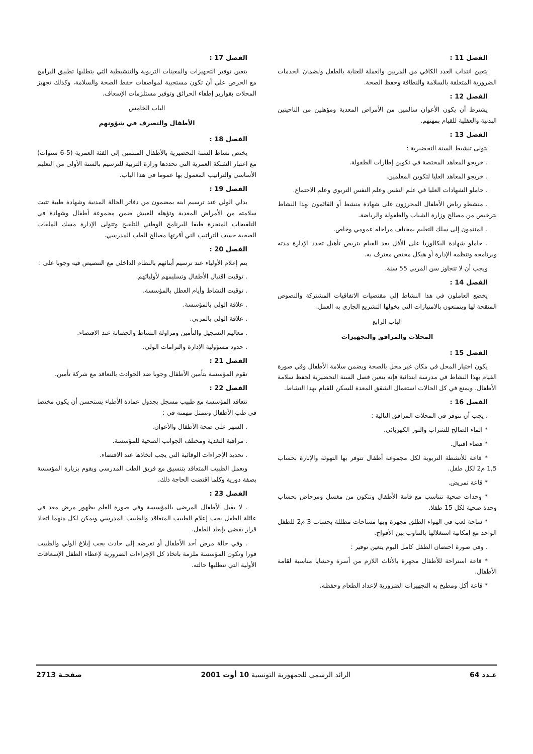الفصل 11 :
يتعين انتداب العدد الكافي من المربين والعملة للعناية بالطفل ولضمان الخدمات الضرورية المتعلقة بالسلامة والنظافة وحفظ الصحة.
الفصل 12 :
يشترط أن يكون الأعوان سالمين من الأمراض المعدية ومؤهلين من الناحيتين البدنية والعقلية للقيام بمهتهم.
الفصل 13 :
يتولى تنشيط السنة التحضيرية :
. خريجو المعاهد المختصة في تكوين إطارات الطفولة.
. خريجو المعاهد العليا لتكوين المعلمين.
. حاملو الشهادات العليا في علم النفس وعلم النفس التربوي وعلم الاجتماع.
. منشطو رياض الأطفال المحرزون على شهادة منشط أو القائمون بهذا النشاط بترخيص من مصالح وزارة الشباب والطفولة والرياضة.
. المنتمون إلى سلك التعليم بمختلف مراحله عمومي وخاص.
. حاملو شهادة البكالوريا على الأقل بعد القيام بتربص تأهيل تحدد الإدارة مدته وبرنامجه وتنظمه الإدارة أو هيكل مختص معترف به.
ويجب أن لا تتجاوز سن المربي 55 سنة.
الفصل 14 :
يخضع العاملون في هذا النشاط إلى مقتضيات الاتفاقيات المشتركة والنصوص المنقحة لها ويتمتعون بالامتيازات التي يخولها التشريع الجاري به العمل.
الباب الرابع
المحلات والمرافق والتجهيزات
الفصل 15 :
يكون اختيار المحل في مكان غير مخل بالصحة ويضمن سلامة الأطفال وفي صورة القيام بهذا النشاط في مدرسة ابتدائية فإنه يتعين فصل السنة التحضيرية لحفظ سلامة الأطفال. ويمنع في كل الحالات استعمال الشقق المعدة للسكن للقيام بهذا النشاط.
الفصل 16 :
. يجب أن تتوفر في المحلات المرافق التالية :
* الماء الصالح للشراب والنور الكهربائي.
* فضاء اقتبال.
* قاعة للأنشطة التربوية لكل مجموعة أطفال تتوفر بها التهوئة والإنارة بحساب 1,5 م2 لكل طفل.
* قاعة تمريض.
* وحدات صحية تتناسب مع قامة الأطفال وتتكون من مغسل ومرحاض بحساب وحدة صحية لكل 15 طفلا.
* ساحة لعب في الهواء الطلق مجهزة وبها مساحات مظللة بحساب 3 م2 للطفل الواحد مع إمكانية استغلالها بالتناوب بين الأفواج.
. وفي صورة احتضان الطفل كامل اليوم يتعين توفير :
* قاعة استراحة للأطفال مجهزة بالأثاث اللازم من أسرة وحشايا مناسبة لقامة الأطفال.
* قاعة أكل ومطبخ به التجهيزات الضرورية لإعداد الطعام وحفظه.
الفصل 17 :
يتعين توفير التجهيزات والمعينات التربوية والتنشيطية التي يتطلبها تطبيق البرامج مع الحرص على أن تكون مستجيبة لمواصفات حفظ الصحة والسلامة، وكذلك تجهيز المحلات بقوارير إطفاء الحرائق وتوفير مستلزمات الإسعاف.
الباب الخامس
الأطفال والتصرف في شؤونهم
الفصل 18 :
يختص نشاط السنة التحضيرية بالأطفال المنتمين إلى الفئة العمرية (5-6 سنوات) مع اعتبار الشبكة العمرية التي تحددها وزارة التربية للترسيم بالسنة الأولى من التعليم الأساسي والتراتيب المعمول بها عموما في هذا الباب.
الفصل 19 :
يدلي الولي عند ترسيم ابنه بمضمون من دفاتر الحالة المدنية وشهادة طبية تثبت سلامته من الأمراض المعدية وتؤهله للعيش ضمن مجموعة أطفال وشهادة في التلقيحات المنجزة طبقا للبرنامج الوطني للتلقيح وتتولى الإدارة مسك الملفات الصحية حسب التراتيب التي أقرتها مصالح الطب المدرسي.
الفصل 20 :
يتم إعلام الأولياء عند ترسيم أبنائهم بالنظام الداخلي مع التنصيص فيه وجوبا على :
. توقيت اقتبال الأطفال وتسليمهم لأوليائهم.
. توقيت النشاط وأيام العطل بالمؤسسة.
. علاقة الولي بالمؤسسة.
. علاقة الولي بالمربي.
. معاليم التسجيل والتأمين ومزاولة النشاط والحضانة عند الاقتضاء.
. حدود مسؤولية الإدارة والتزامات الولي.
الفصل 21 :
تقوم المؤسسة بتأمين الأطفال وجوبا ضد الحوادث بالتعاقد مع شركة تأمين.
الفصل 22 :
تتعاقد المؤسسة مع طبيب مسجل بجدول عمادة الأطباء يستحسن أن يكون مختصا في طب الأطفال وتتمثل مهمته في :
. السهر على صحة الأطفال والأعوان.
. مراقبة التغذية ومختلف الجوانب الصحية للمؤسسة.
. تحديد الإجراءات الوقائية التي يجب اتخاذها عند الاقتضاء.
ويعمل الطبيب المتعاقد بتنسيق مع فريق الطب المدرسي ويقوم بزيارة المؤسسة بصفة دورية وكلما اقتضت الحاجة ذلك.
الفصل 23 :
. لا يقبل الأطفال المرضى بالمؤسسة وفي صورة العلم بظهور مرض معد في عائلة الطفل يجب إعلام الطبيب المتعاقد والطبيب المدرسي ويمكن لكل منهما اتخاذ قرار يقضي بإبعاد الطفل.
. وفي حالة مرض أحد الأطفال أو تعرضه إلى حادث يجب إبلاغ الولي والطبيب فورا وتكون المؤسسة ملزمة باتخاذ كل الإجراءات الضرورية لإعطاء الطفل الإسعافات الأولية التي تتطلبها حالته.
عـدد 64 الرائد الرسمي للجمهورية التونسية 10 أوت 2001 صفحـة 2713